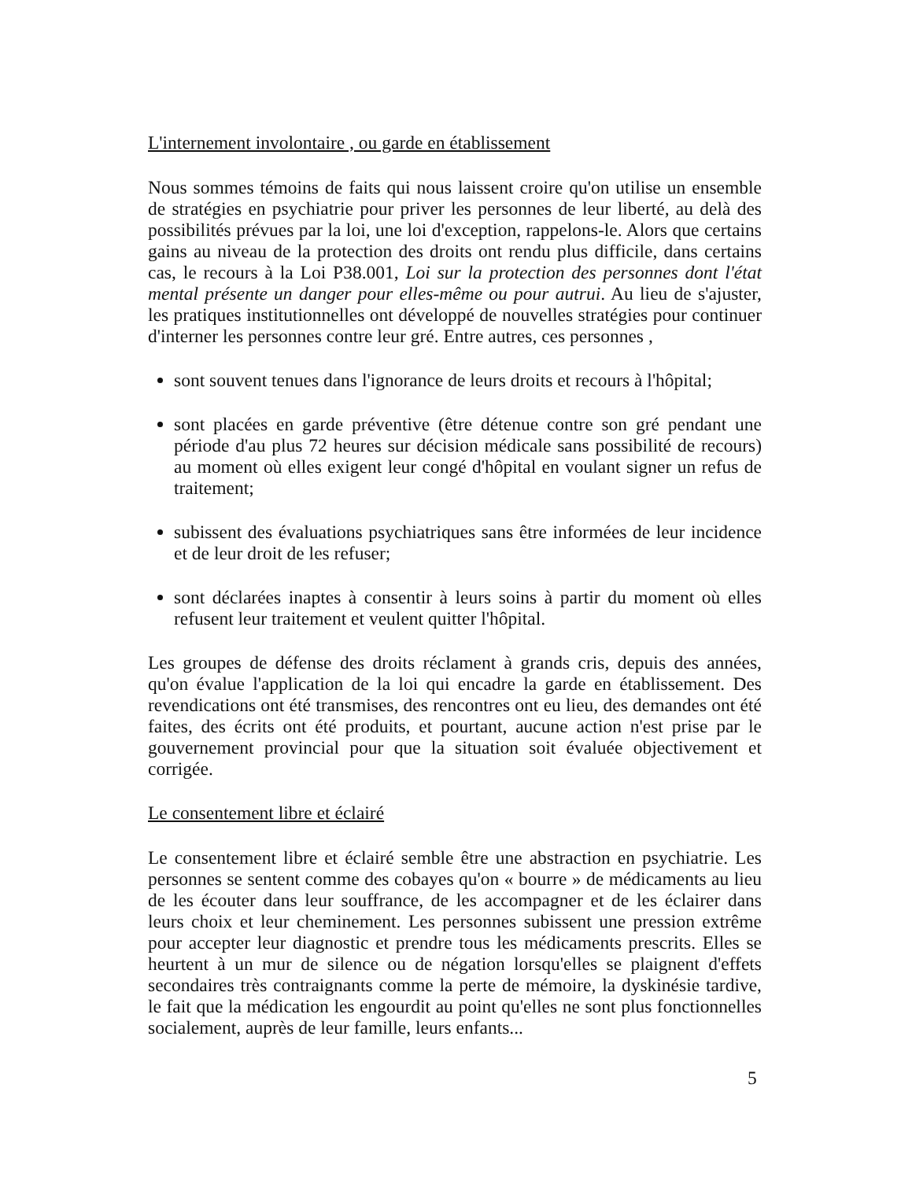L'internement involontaire , ou garde en établissement
Nous sommes témoins de faits qui nous laissent croire qu'on utilise un ensemble de stratégies en psychiatrie pour priver les personnes de leur liberté, au delà des possibilités prévues par la loi, une loi d'exception, rappelons-le. Alors que certains gains au niveau de la protection des droits ont rendu plus difficile, dans certains cas, le recours à la Loi P38.001, Loi sur la protection des personnes dont l'état mental présente un danger pour elles-même ou pour autrui. Au lieu de s'ajuster, les pratiques institutionnelles ont développé de nouvelles stratégies pour continuer d'interner les personnes contre leur gré. Entre autres, ces personnes ,
sont souvent tenues dans l'ignorance de leurs droits et recours à l'hôpital;
sont placées en garde préventive (être détenue contre son gré pendant une période d'au plus 72 heures sur décision médicale sans possibilité de recours) au moment où elles exigent leur congé d'hôpital en voulant signer un refus de traitement;
subissent des évaluations psychiatriques sans être informées de leur incidence et de leur droit de les refuser;
sont déclarées inaptes à consentir à leurs soins à partir du moment où elles refusent leur traitement et veulent quitter l'hôpital.
Les groupes de défense des droits réclament à grands cris, depuis des années, qu'on évalue l'application de la loi qui encadre la garde en établissement. Des revendications ont été transmises, des rencontres ont eu lieu, des demandes ont été faites, des écrits ont été produits, et pourtant, aucune action n'est prise par le gouvernement provincial pour que la situation soit évaluée objectivement et corrigée.
Le consentement libre et éclairé
Le consentement libre et éclairé semble être une abstraction en psychiatrie. Les personnes se sentent comme des cobayes qu'on « bourre » de médicaments au lieu de les écouter dans leur souffrance, de les accompagner et de les éclairer dans leurs choix et leur cheminement. Les personnes subissent une pression extrême pour accepter leur diagnostic et prendre tous les médicaments prescrits. Elles se heurtent à un mur de silence ou de négation lorsqu'elles se plaignent d'effets secondaires très contraignants comme la perte de mémoire, la dyskinésie tardive, le fait que la médication les engourdit au point qu'elles ne sont plus fonctionnelles socialement, auprès de leur famille, leurs enfants...
5